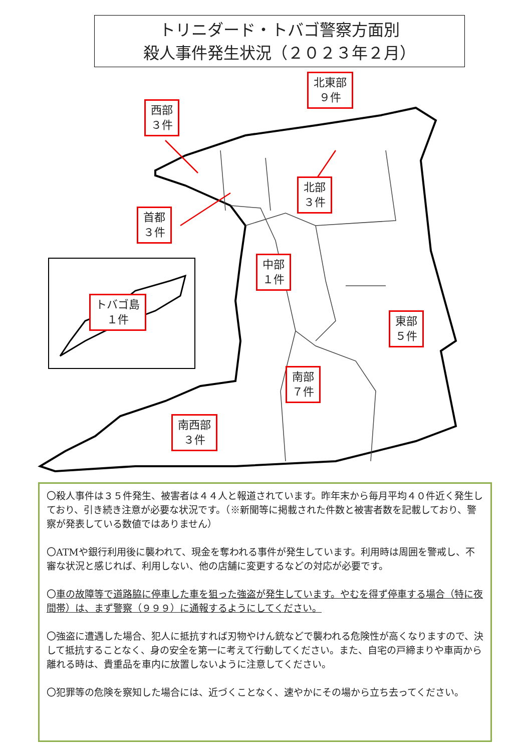トリニダード・トバゴ警察方面別
殺人事件発生状況（２０２３年２月）
西部
３件
北東部
９件
北部
３件
首都
３件
中部
１件
トバゴ島
１件
東部
５件
南部
７件
南西部
３件
〇殺人事件は３５件発生、被害者は４４人と報道されています。昨年末から毎月平均４０件近く発生しており、引き続き注意が必要な状況です。（※新聞等に掲載された件数と被害者数を記載しており、警察が発表している数値ではありません）
〇ATMや銀行利用後に襲われて、現金を奪われる事件が発生しています。利用時は周囲を警戒し、不審な状況と感じれば、利用しない、他の店舗に変更するなどの対応が必要です。
〇車の故障等で道路脇に停車した車を狙った強盗が発生しています。やむを得ず停車する場合（特に夜間帯）は、まず警察（９９９）に通報するようにしてください。
〇強盗に遭遇した場合、犯人に抵抗すれば刃物やけん銃などで襲われる危険性が高くなりますので、決して抵抗することなく、身の安全を第一に考えて行動してください。また、自宅の戸締まりや車両から離れる時は、貴重品を車内に放置しないように注意してください。
〇犯罪等の危険を察知した場合には、近づくことなく、速やかにその場から立ち去ってください。